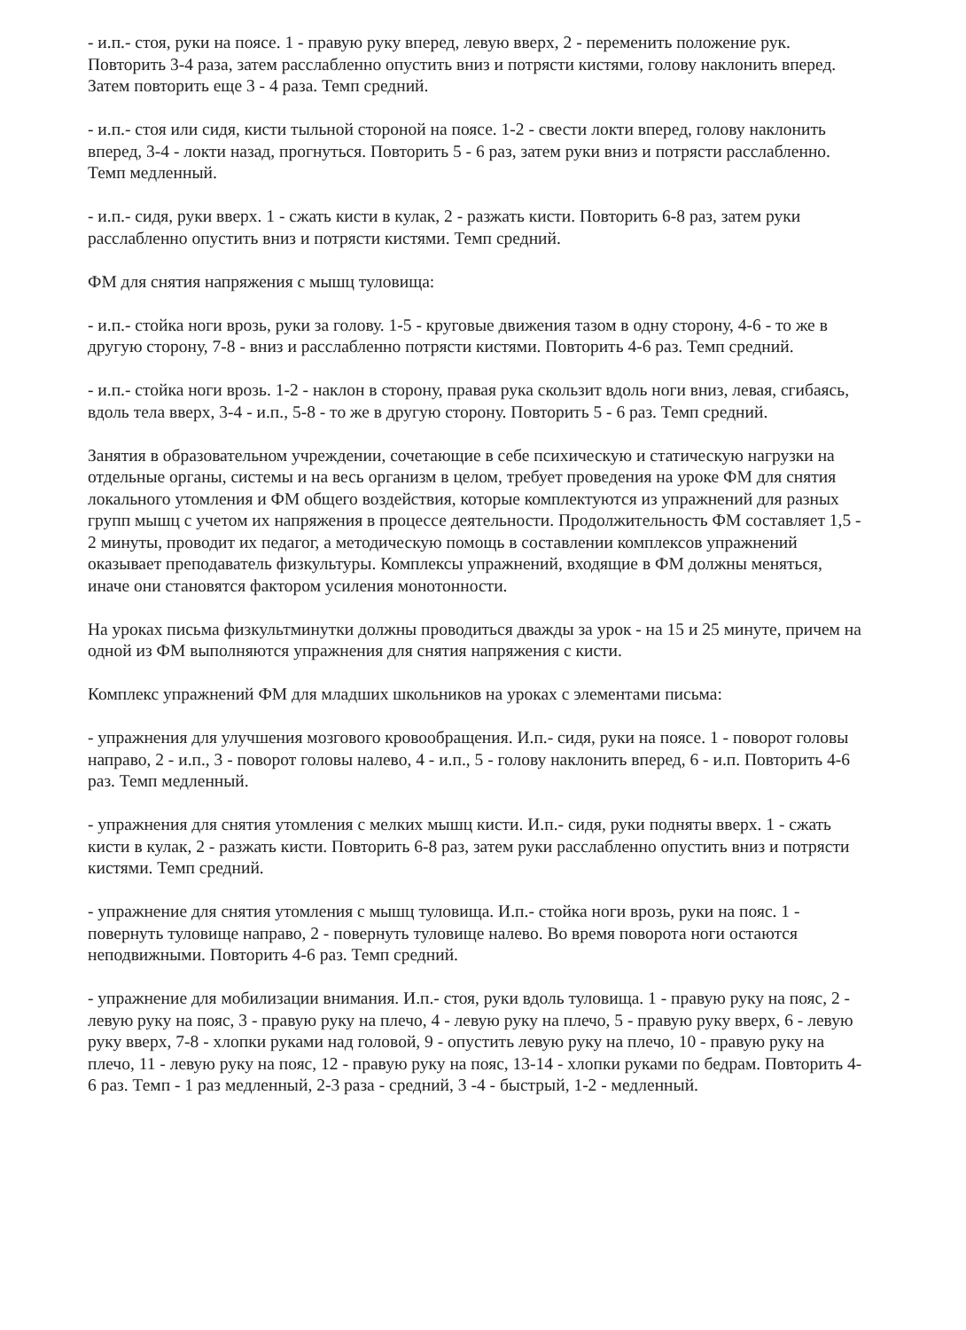- и.п.- стоя, руки на поясе. 1 - правую руку вперед, левую вверх, 2 - переменить положение рук. Повторить 3-4 раза, затем расслабленно опустить вниз и потрясти кистями, голову наклонить вперед. Затем повторить еще 3 - 4 раза. Темп средний.
- и.п.- стоя или сидя, кисти тыльной стороной на поясе. 1-2 - свести локти вперед, голову наклонить вперед, 3-4 - локти назад, прогнуться. Повторить 5 - 6 раз, затем руки вниз и потрясти расслабленно. Темп медленный.
- и.п.- сидя, руки вверх. 1 - сжать кисти в кулак, 2 - разжать кисти. Повторить 6-8 раз, затем руки расслабленно опустить вниз и потрясти кистями. Темп средний.
ФМ для снятия напряжения с мышц туловища:
- и.п.- стойка ноги врозь, руки за голову. 1-5 - круговые движения тазом в одну сторону, 4-6 - то же в другую сторону, 7-8 - вниз и расслабленно потрясти кистями. Повторить 4-6 раз. Темп средний.
- и.п.- стойка ноги врозь. 1-2 - наклон в сторону, правая рука скользит вдоль ноги вниз, левая, сгибаясь, вдоль тела вверх, 3-4 - и.п., 5-8 - то же в другую сторону. Повторить 5 - 6 раз. Темп средний.
Занятия в образовательном учреждении, сочетающие в себе психическую и статическую нагрузки на отдельные органы, системы и на весь организм в целом, требует проведения на уроке ФМ для снятия локального утомления и ФМ общего воздействия, которые комплектуются из упражнений для разных групп мышц с учетом их напряжения в процессе деятельности. Продолжительность ФМ составляет 1,5 - 2 минуты, проводит их педагог, а методическую помощь в составлении комплексов упражнений оказывает преподаватель физкультуры. Комплексы упражнений, входящие в ФМ должны меняться, иначе они становятся фактором усиления монотонности.
На уроках письма физкультминутки должны проводиться дважды за урок - на 15 и 25 минуте, причем на одной из ФМ выполняются упражнения для снятия напряжения с кисти.
Комплекс упражнений ФМ для младших школьников на уроках с элементами письма:
- упражнения для улучшения мозгового кровообращения. И.п.- сидя, руки на поясе. 1 - поворот головы направо, 2 - и.п., 3 - поворот головы налево, 4 - и.п., 5 - голову наклонить вперед, 6 - и.п. Повторить 4-6 раз. Темп медленный.
- упражнения для снятия утомления с мелких мышц кисти. И.п.- сидя, руки подняты вверх. 1 - сжать кисти в кулак, 2 - разжать кисти. Повторить 6-8 раз, затем руки расслабленно опустить вниз и потрясти кистями. Темп средний.
- упражнение для снятия утомления с мышц туловища. И.п.- стойка ноги врозь, руки на пояс. 1 - повернуть туловище направо, 2 - повернуть туловище налево. Во время поворота ноги остаются неподвижными. Повторить 4-6 раз. Темп средний.
- упражнение для мобилизации внимания. И.п.- стоя, руки вдоль туловища. 1 - правую руку на пояс, 2 - левую руку на пояс, 3 - правую руку на плечо, 4 - левую руку на плечо, 5 - правую руку вверх, 6 - левую руку вверх, 7-8 - хлопки руками над головой, 9 - опустить левую руку на плечо, 10 - правую руку на плечо, 11 - левую руку на пояс, 12 - правую руку на пояс, 13-14 - хлопки руками по бедрам. Повторить 4-6 раз. Темп - 1 раз медленный, 2-3 раза - средний, 3 -4 - быстрый, 1-2 - медленный.